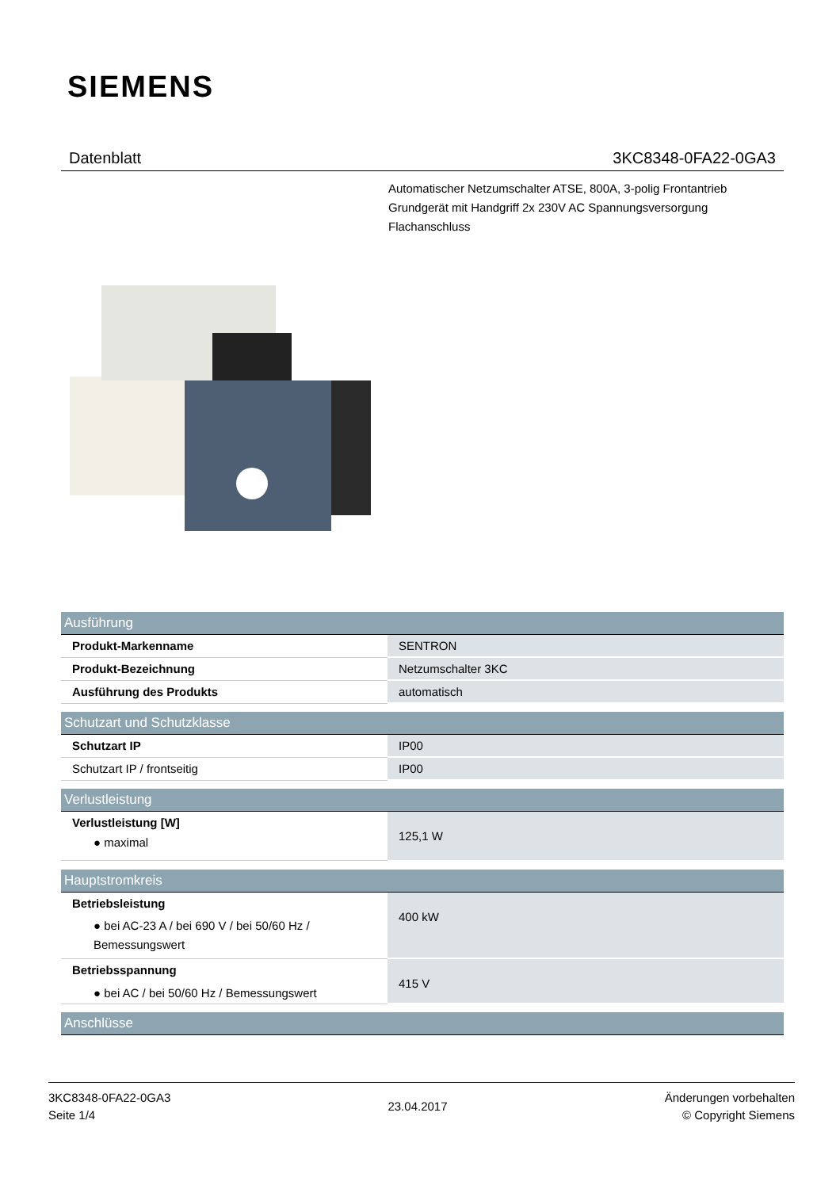SIEMENS
Datenblatt 3KC8348-0FA22-0GA3
Automatischer Netzumschalter ATSE, 800A, 3-polig Frontantrieb
Grundgerät mit Handgriff 2x 230V AC Spannungsversorgung
Flachanschluss
| Ausführung | |
| --- | --- |
| Produkt-Markenname | SENTRON |
| Produkt-Bezeichnung | Netzumschalter 3KC |
| Ausführung des Produkts | automatisch |
| Schutzart und Schutzklasse | |
| Schutzart IP | IP00 |
| Schutzart IP / frontseitig | IP00 |
| Verlustleistung | |
| Verlustleistung [W] ● maximal | 125,1 W |
| Hauptstromkreis | |
| Betriebsleistung ● bei AC-23 A / bei 690 V / bei 50/60 Hz / Bemessungswert | 400 kW |
| Betriebsspannung ● bei AC / bei 50/60 Hz / Bemessungswert | 415 V |
| Anschlüsse | |
3KC8348-0FA22-0GA3
Seite 1/4
23.04.2017
Änderungen vorbehalten
© Copyright Siemens